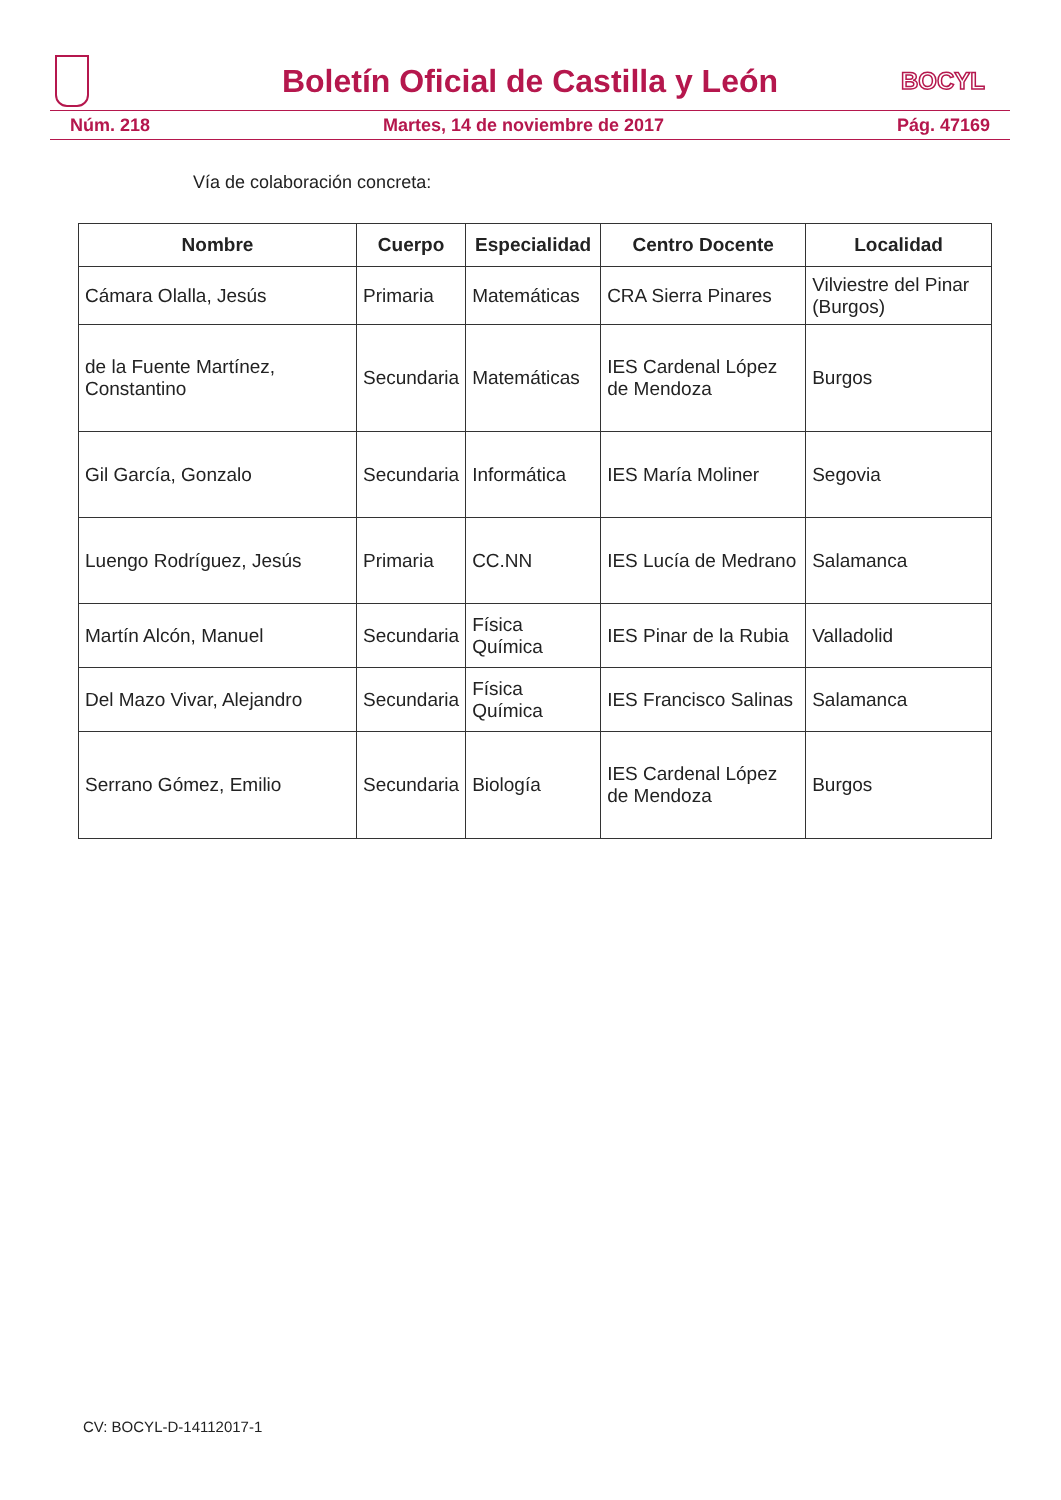Boletín Oficial de Castilla y León
BOCYL
Núm. 218 Martes, 14 de noviembre de 2017 Pág. 47169
Vía de colaboración concreta:
| Nombre | Cuerpo | Especialidad | Centro Docente | Localidad |
| --- | --- | --- | --- | --- |
| Cámara Olalla, Jesús | Primaria | Matemáticas | CRA Sierra Pinares | Vilviestre del Pinar (Burgos) |
| de la Fuente Martínez, Constantino | Secundaria | Matemáticas | IES Cardenal López de Mendoza | Burgos |
| Gil García, Gonzalo | Secundaria | Informática | IES María Moliner | Segovia |
| Luengo Rodríguez, Jesús | Primaria | CC.NN | IES Lucía de Medrano | Salamanca |
| Martín Alcón, Manuel | Secundaria | Física Química | IES Pinar de la Rubia | Valladolid |
| Del Mazo Vivar, Alejandro | Secundaria | Física Química | IES Francisco Salinas | Salamanca |
| Serrano Gómez, Emilio | Secundaria | Biología | IES Cardenal López de Mendoza | Burgos |
CV: BOCYL-D-14112017-1